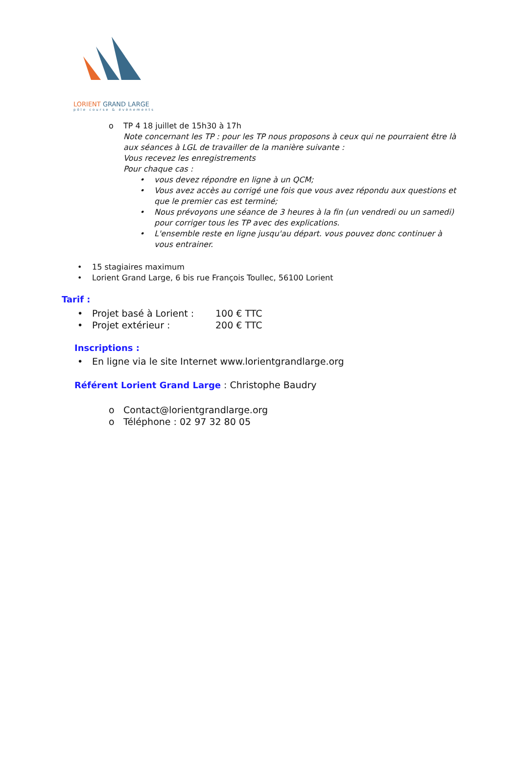LORIENT GRAND LARGE
pôle course & évènements
o TP 4 18 juillet de 15h30 à 17h
Note concernant les TP : pour les TP nous proposons à ceux qui ne pourraient être là aux séances à LGL de travailler de la manière suivante :
Vous recevez les enregistrements
Pour chaque cas :
• vous devez répondre en ligne à un QCM;
• Vous avez accès au corrigé une fois que vous avez répondu aux questions et que le premier cas est terminé;
• Nous prévoyons une séance de 3 heures à la fin (un vendredi ou un samedi) pour corriger tous les TP avec des explications.
• L'ensemble reste en ligne jusqu'au départ. vous pouvez donc continuer à vous entrainer.
• 15 stagiaires maximum
• Lorient Grand Large, 6 bis rue François Toullec, 56100 Lorient
Tarif :
• Projet basé à Lorient : 100 € TTC
• Projet extérieur : 200 € TTC
Inscriptions :
• En ligne via le site Internet www.lorientgrandlarge.org
Référent Lorient Grand Large
: Christophe Baudry
o Contact@lorientgrandlarge.org
o Téléphone : 02 97 32 80 05